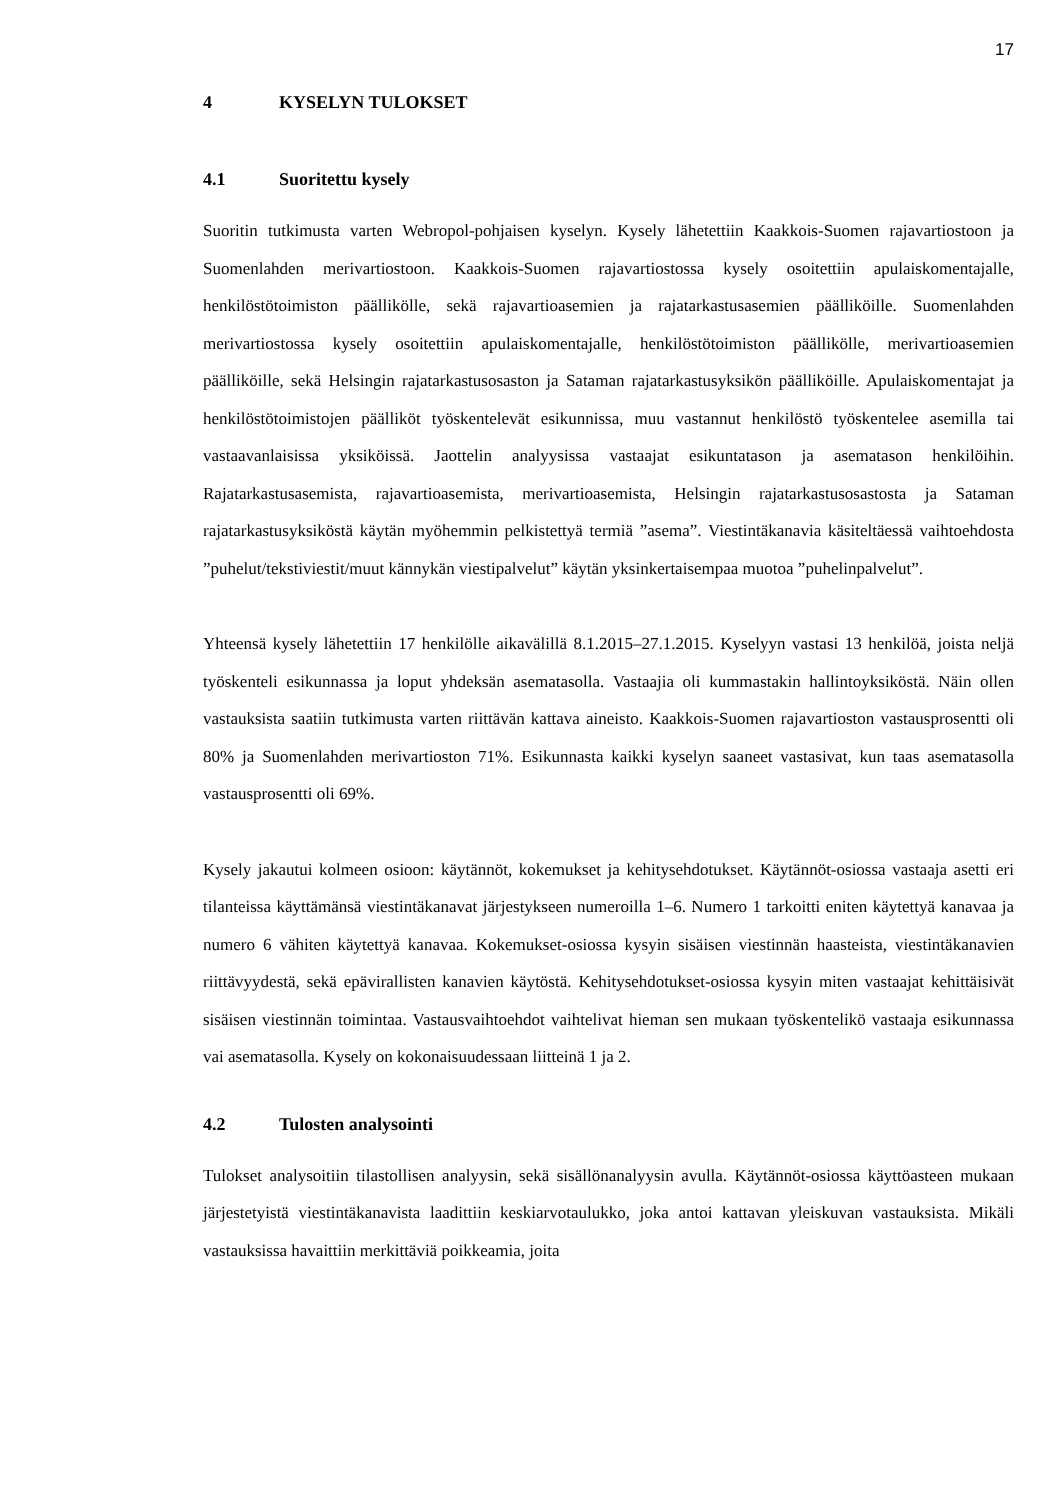17
4 KYSELYN TULOKSET
4.1 Suoritettu kysely
Suoritin tutkimusta varten Webropol-pohjaisen kyselyn. Kysely lähetettiin Kaakkois-Suomen rajavartiostoon ja Suomenlahden merivartiostoon. Kaakkois-Suomen rajavartiostossa kysely osoitettiin apulaiskomentajalle, henkilöstötoimiston päällikölle, sekä rajavartioasemien ja rajatarkastusasemien päälliköille. Suomenlahden merivartiostossa kysely osoitettiin apulaiskomentajalle, henkilöstötoimiston päällikölle, merivartioasemien päälliköille, sekä Helsingin rajatarkastusosaston ja Sataman rajatarkastusyksikön päälliköille. Apulaiskomentajat ja henkilöstötoimistojen päälliköt työskentelevät esikunnissa, muu vastannut henkilöstö työskentelee asemilla tai vastaavanlaisissa yksiköissä. Jaottelin analyysissa vastaajat esikuntatason ja asematason henkilöihin. Rajatarkastusasemista, rajavartioasemista, merivartioasemista, Helsingin rajatarkastusosastosta ja Sataman rajatarkastusyksiköstä käytän myöhemmin pelkistettyä termiä ”asema”. Viestintäkanavia käsiteltäessä vaihtoehdosta ”puhelut/tekstiviestit/muut kännykän viestipalvelut” käytän yksinkertaisempaa muotoa ”puhelinpalvelut”.
Yhteensä kysely lähetettiin 17 henkilölle aikavälillä 8.1.2015–27.1.2015. Kyselyyn vastasi 13 henkilöä, joista neljä työskenteli esikunnassa ja loput yhdeksän asematasolla. Vastaajia oli kummastakin hallintoyksiköstä. Näin ollen vastauksista saatiin tutkimusta varten riittävän kattava aineisto. Kaakkois-Suomen rajavartioston vastausprosentti oli 80% ja Suomenlahden merivartioston 71%. Esikunnasta kaikki kyselyn saaneet vastasivat, kun taas asematasolla vastausprosentti oli 69%.
Kysely jakautui kolmeen osioon: käytännöt, kokemukset ja kehitysehdotukset. Käytännöt-osiossa vastaaja asetti eri tilanteissa käyttämänsä viestintäkanavat järjestykseen numeroilla 1–6. Numero 1 tarkoitti eniten käytettyä kanavaa ja numero 6 vähiten käytettyä kanavaa. Kokemukset-osiossa kysyin sisäisen viestinnän haasteista, viestintäkanavien riittävyydestä, sekä epävirallisten kanavien käytöstä. Kehitysehdotukset-osiossa kysyin miten vastaajat kehittäisivät sisäisen viestinnän toimintaa. Vastausvaihtoehdot vaihtelivat hieman sen mukaan työskentelikö vastaaja esikunnassa vai asematasolla. Kysely on kokonaisuudessaan liitteinä 1 ja 2.
4.2 Tulosten analysointi
Tulokset analysoitiin tilastollisen analyysin, sekä sisällönanalyysin avulla. Käytännöt-osiossa käyttöasteen mukaan järjestetyistä viestintäkanavista laadittiin keskiarvotaulukko, joka antoi kattavan yleiskuvan vastauksista. Mikäli vastauksissa havaittiin merkittäviä poikkeamia, joita